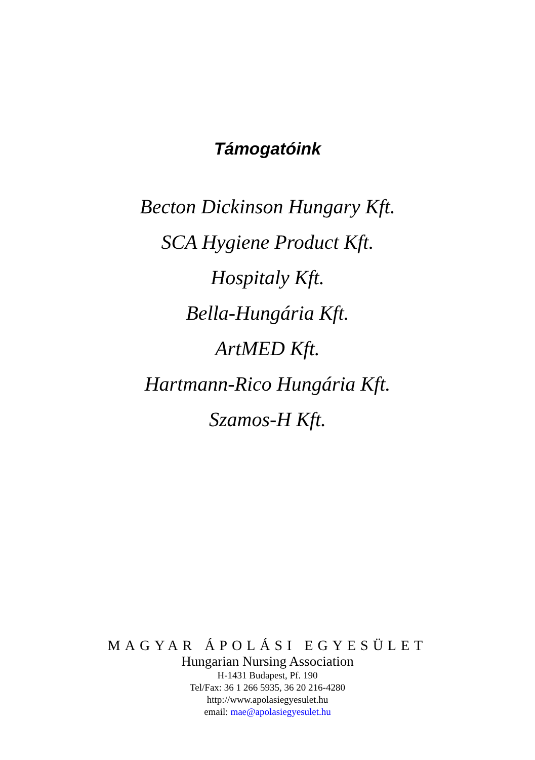Támogatóink
Becton Dickinson Hungary Kft.
SCA Hygiene Product Kft.
Hospitaly Kft.
Bella-Hungária Kft.
ArtMED Kft.
Hartmann-Rico Hungária Kft.
Szamos-H Kft.
MAGYAR ÁPOLÁSI EGYESÜLET
Hungarian Nursing Association
H-1431 Budapest, Pf. 190
Tel/Fax: 36 1 266 5935, 36 20 216-4280
http://www.apolasiegyesulet.hu
email: mae@apolasiegyesulet.hu